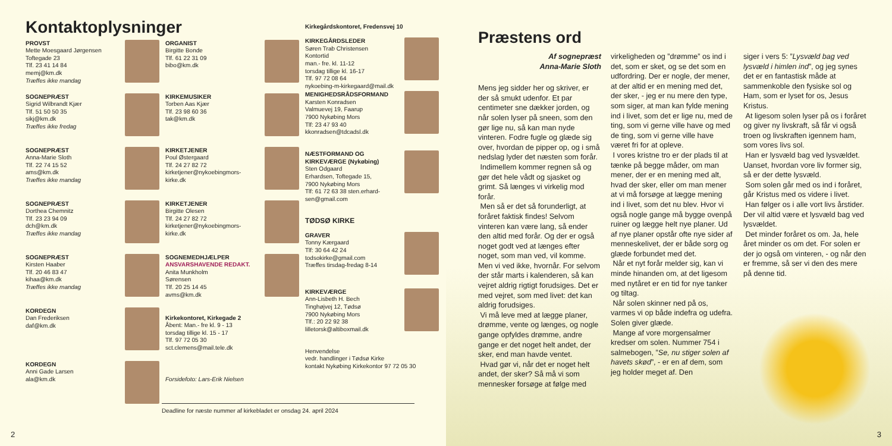Kontaktoplysninger
PROVST
Mette Moesgaard Jørgensen
Toftegade 23
Tlf. 23 41 14 84
memj@km.dk
Træffes ikke mandag
SOGNEPRÆST
Sigrid Wilbrandt Kjær
Tlf. 51 50 50 35
sikj@km.dk
Træffes ikke fredag
SOGNEPRÆST
Anna-Marie Sloth
Tlf. 22 74 15 52
ams@km.dk
Træffes ikke mandag
SOGNEPRÆST
Dorthea Chemnitz
Tlf. 23 23 94 09
dch@km.dk
Træffes ikke mandag
SOGNEPRÆST
Kirsten Haaber
Tlf. 20 46 83 47
kihaa@km.dk
Træffes ikke mandag
KORDEGN
Dan Frederiksen
daf@km.dk
KORDEGN
Anni Gade Larsen
ala@km.dk
ORGANIST
Birgitte Bonde
Tlf. 61 22 31 09
bibo@km.dk
KIRKEMUSIKER
Torben Aas Kjær
Tlf. 23 98 60 36
tak@km.dk
KIRKETJENER
Poul Østergaard
Tlf. 24 27 82 72
kirketjener@nykoebingmors-
kirke.dk
KIRKETJENER
Birgitte Olesen
Tlf. 24 27 82 72
kirketjener@nykoebingmors-
kirke.dk
SOGNEMEDHJÆLPER
ANSVARSHAVENDE REDAKT.
Anita Munkholm
Sørensen
Tlf. 20 25 14 45
avms@km.dk
Kirkekontoret, Kirkegade 2
Åbent: Man.- fre kl. 9 - 13
torsdag tillige kl. 15 - 17
Tlf. 97 72 05 30
sct.clemens@mail.tele.dk
Forsidefoto: Lars-Erik Nielsen
Kirkegårdskontoret, Fredensvej 10
KIRKEGÅRDSLEDER
Søren Trab Christensen
Kontortid
man.- fre. kl. 11-12
torsdag tillige kl. 16-17
Tlf. 97 72 08 64
nykoebing-m-kirkegaard@mail.dk
MENIGHEDSRÅDSFORMAND
Karsten Konradsen
Valmuevej 19, Faarup
7900 Nykøbing Mors
Tlf: 23 47 93 40
kkonradsen@tdcadsl.dk
NÆSTFORMAND OG
KIRKEVÆRGE (Nykøbing)
Sten Odgaard
Erhardsen, Toftegade 15,
7900 Nykøbing Mors
Tlf: 61 72 63 38 sten.erhard-
sen@gmail.com
TØDSØ KIRKE
GRAVER
Tonny Kærgaard
Tlf: 30 64 42 24
todsokirke@gmail.com
Træffes tirsdag-fredag 8-14
KIRKEVÆRGE
Ann-Lisbeth H. Bech
Tinghøjvej 12, Tødsø
7900 Nykøbing Mors
Tlf.: 20 22 92 38
lilletorsk@altiboxmail.dk
Henvendelse
vedr. handlinger i Tødsø Kirke
kontakt Nykøbing Kirkekontor 97 72 05 30
Deadline for næste nummer af kirkebladet er onsdag 24. april 2024
2
Præstens ord
Af sognepræst
Anna-Marie Sloth
Mens jeg sidder her og skriver, er der så smukt udenfor. Et par centimeter sne dækker jorden, og når solen lyser på sneen, som den gør lige nu, så kan man nyde vinteren. Fodre fugle og glæde sig over, hvordan de pipper op, og i små nedslag lyder det næsten som forår.
Indimellem kommer regnen så og gør det hele vådt og sjasket og grimt. Så længes vi virkelig mod forår.
Men så er det så forunderligt, at foråret faktisk findes! Selvom vinteren kan være lang, så ender den altid med forår. Og der er også noget godt ved at længes efter noget, som man ved, vil komme. Men vi ved ikke, hvornår. For selvom der står marts i kalenderen, så kan vejret aldrig rigtigt forudsiges. Det er med vejret, som med livet: det kan aldrig forudsiges.
Vi må leve med at lægge planer, drømme, vente og længes, og nogle gange opfyldes drømme, andre gange er det noget helt andet, der sker, end man havde ventet.
Hvad gør vi, når det er noget helt andet, der sker? Så må vi som mennesker forsøge at følge med
virkeligheden og ”drømme” os ind i det, som er sket, og se det som en udfordring. Der er nogle, der mener, at der altid er en mening med det, der sker, - jeg er nu mere den type, som siger, at man kan fylde mening ind i livet, som det er lige nu, med de ting, som vi gerne ville have og med de ting, som vi gerne ville have været fri for at opleve.
I vores kristne tro er der plads til at tænke på begge måder, om man mener, der er en mening med alt, hvad der sker, eller om man mener at vi må forsøge at lægge mening ind i livet, som det nu blev. Hvor vi også nogle gange må bygge ovenpå ruiner og lægge helt nye planer. Ud af nye planer opstår ofte nye sider af menneskelivet, der er både sorg og glæde forbundet med det.
Når et nyt forår melder sig, kan vi minde hinanden om, at det ligesom med nytåret er en tid for nye tanker og tiltag.
Når solen skinner ned på os, varmes vi op både indefra og udefra. Solen giver glæde.
Mange af vore morgensalmer kredser om solen. Nummer 754 i salmebogen, ”Se, nu stiger solen af havets skød”, - er en af dem, som jeg holder meget af. Den
siger i vers 5: ”Lysvæld bag ved lysvæld i himlen ind”, og jeg synes det er en fantastisk måde at sammenkoble den fysiske sol og Ham, som er lyset for os, Jesus Kristus.
At ligesom solen lyser på os i foråret og giver ny livskraft, så får vi også troen og livskraften igennem ham, som vores livs sol.
Han er lysvæld bag ved lysvældet. Uanset, hvordan vore liv former sig, så er der dette lysvæld.
Som solen går med os ind i foråret, går Kristus med os videre i livet.
Han følger os i alle vort livs årstider. Der vil altid være et lysvæld bag ved lysvældet.
Det minder foråret os om. Ja, hele året minder os om det. For solen er der jo også om vinteren, - og når den er fremme, så ser vi den des mere på denne tid.
3